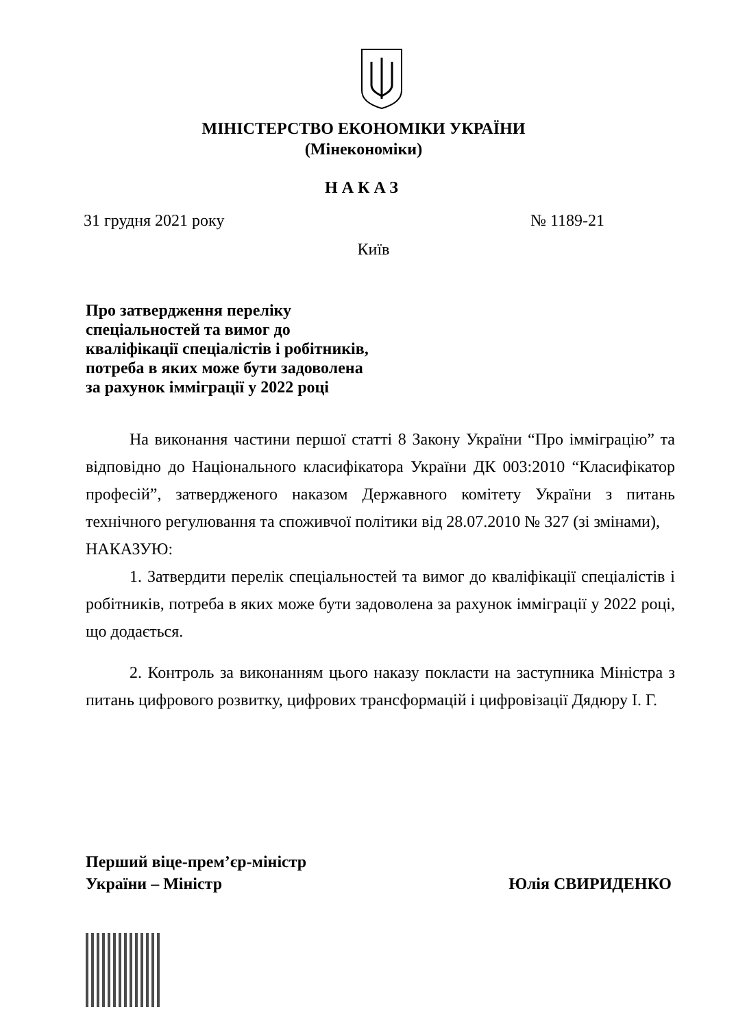МІНІСТЕРСТВО ЕКОНОМІКИ УКРАЇНИ
(Мінекономіки)
НАКАЗ
31 грудня 2021 року № 1189-21
Київ
Про затвердження переліку
спеціальностей та вимог до
кваліфікації спеціалістів і робітників,
потреба в яких може бути задоволена
за рахунок імміграції у 2022 році
На виконання частини першої статті 8 Закону України “Про імміграцію” та відповідно до Національного класифікатора України ДК 003:2010 “Класифікатор професій”, затвердженого наказом Державного комітету України з питань технічного регулювання та споживчої політики від 28.07.2010 № 327 (зі змінами),
НАКАЗУЮ:
1. Затвердити перелік спеціальностей та вимог до кваліфікації спеціалістів і робітників, потреба в яких може бути задоволена за рахунок імміграції у 2022 році, що додається.
2. Контроль за виконанням цього наказу покласти на заступника Міністра з питань цифрового розвитку, цифрових трансформацій і цифровізації Дядюру І. Г.
Перший віце-прем’єр-міністр
України – Міністр Юлія СВИРИДЕНКО